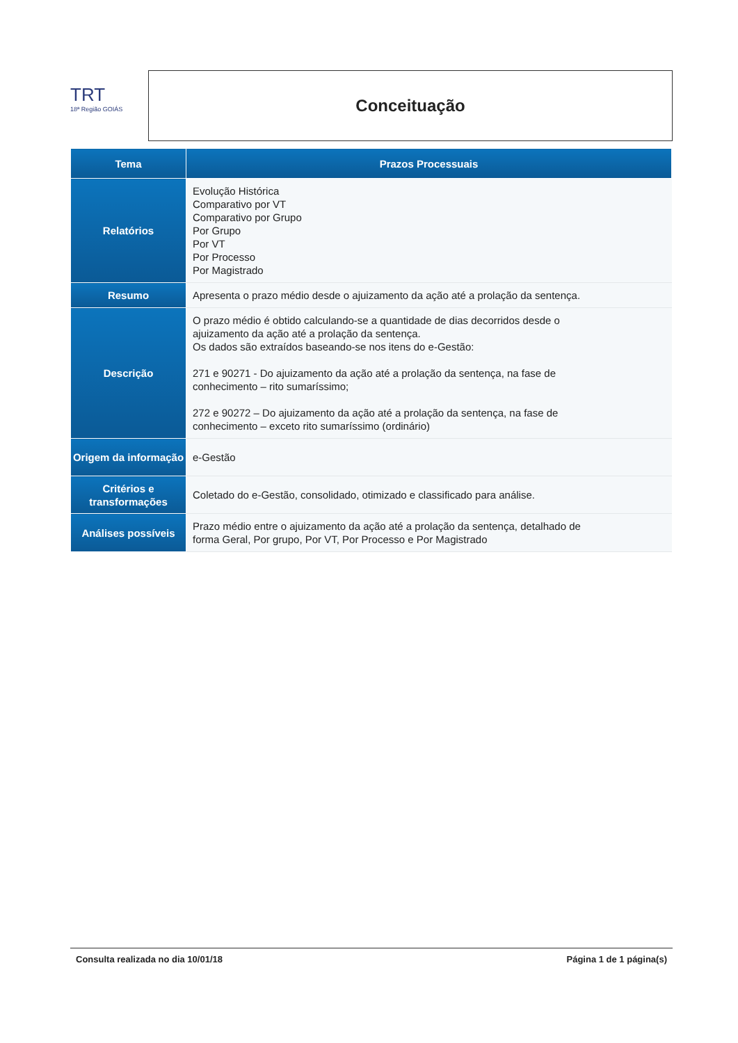TRT
18ª Região GOIÁS
Conceituação
| Tema | Prazos Processuais |
| --- | --- |
| Relatórios | Evolução Histórica Comparativo por VT Comparativo por Grupo Por Grupo Por VT Por Processo Por Magistrado |
| Resumo | Apresenta o prazo médio desde o ajuizamento da ação até a prolação da sentença. |
| Descrição | O prazo médio é obtido calculando-se a quantidade de dias decorridos desde o ajuizamento da ação até a prolação da sentença. Os dados são extraídos baseando-se nos itens do e-Gestão: 271 e 90271 - Do ajuizamento da ação até a prolação da sentença, na fase de conhecimento – rito sumaríssimo; 272 e 90272 – Do ajuizamento da ação até a prolação da sentença, na fase de conhecimento – exceto rito sumaríssimo (ordinário) |
| Origem da informação | e-Gestão |
| Critérios e transformações | Coletado do e-Gestão, consolidado, otimizado e classificado para análise. |
| Análises possíveis | Prazo médio entre o ajuizamento da ação até a prolação da sentença, detalhado de forma Geral, Por grupo, Por VT, Por Processo e Por Magistrado |
Consulta realizada no dia 10/01/18 Página 1 de 1 página(s)